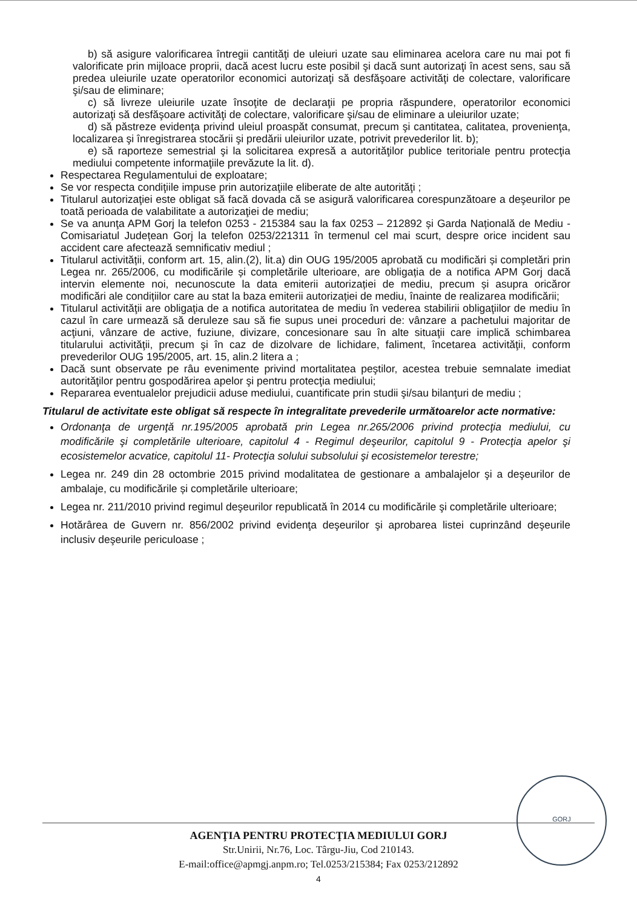b) să asigure valorificarea întregii cantităţi de uleiuri uzate sau eliminarea acelora care nu mai pot fi valorificate prin mijloace proprii, dacă acest lucru este posibil şi dacă sunt autorizaţi în acest sens, sau să predea uleiurile uzate operatorilor economici autorizaţi să desfăşoare activităţi de colectare, valorificare şi/sau de eliminare;
c) să livreze uleiurile uzate însoţite de declaraţii pe propria răspundere, operatorilor economici autorizaţi să desfăşoare activităţi de colectare, valorificare şi/sau de eliminare a uleiurilor uzate;
d) să păstreze evidenţa privind uleiul proaspăt consumat, precum şi cantitatea, calitatea, provenienţa, localizarea şi înregistrarea stocării şi predării uleiurilor uzate, potrivit prevederilor lit. b);
e) să raporteze semestrial şi la solicitarea expresă a autorităţilor publice teritoriale pentru protecţia mediului competente informaţiile prevăzute la lit. d).
Respectarea Regulamentului de exploatare;
Se vor respecta condiţiile impuse prin autorizaţiile eliberate de alte autorităţi ;
Titularul autorizaţiei este obligat să facă dovada că se asigură valorificarea corespunzătoare a deşeurilor pe toată perioada de valabilitate a autorizaţiei de mediu;
Se va anunţa APM Gorj la telefon 0253 - 215384 sau la fax 0253 – 212892 și Garda Națională de Mediu - Comisariatul Județean Gorj la telefon 0253/221311 în termenul cel mai scurt, despre orice incident sau accident care afectează semnificativ mediul ;
Titularul activității, conform art. 15, alin.(2), lit.a) din OUG 195/2005 aprobată cu modificări și completări prin Legea nr. 265/2006, cu modificările și completările ulterioare, are obligația de a notifica APM Gorj dacă intervin elemente noi, necunoscute la data emiterii autorizației de mediu, precum și asupra oricăror modificări ale condițiilor care au stat la baza emiterii autorizației de mediu, înainte de realizarea modificării;
Titularul activităţii are obligaţia de a notifica autoritatea de mediu în vederea stabilirii obligaţiilor de mediu în cazul în care urmează să deruleze sau să fie supus unei proceduri de: vânzare a pachetului majoritar de acţiuni, vânzare de active, fuziune, divizare, concesionare sau în alte situaţii care implică schimbarea titularului activităţii, precum şi în caz de dizolvare de lichidare, faliment, încetarea activităţii, conform prevederilor OUG 195/2005, art. 15, alin.2 litera a ;
Dacă sunt observate pe râu evenimente privind mortalitatea peştilor, acestea trebuie semnalate imediat autorităţilor pentru gospodărirea apelor şi pentru protecţia mediului;
Repararea eventualelor prejudicii aduse mediului, cuantificate prin studii şi/sau bilanţuri de mediu ;
Titularul de activitate este obligat să respecte în integralitate prevederile următoarelor acte normative:
Ordonanţa de urgenţă nr.195/2005 aprobată prin Legea nr.265/2006 privind protecţia mediului, cu modificările şi completările ulterioare, capitolul 4 - Regimul deşeurilor, capitolul 9 - Protecţia apelor şi ecosistemelor acvatice, capitolul 11- Protecţia solului subsolului şi ecosistemelor terestre;
Legea nr. 249 din 28 octombrie 2015 privind modalitatea de gestionare a ambalajelor şi a deşeurilor de ambalaje, cu modificările și completările ulterioare;
Legea nr. 211/2010 privind regimul deşeurilor republicată în 2014 cu modificările şi completările ulterioare;
Hotărârea de Guvern nr. 856/2002 privind evidenţa deşeurilor şi aprobarea listei cuprinzând deşeurile inclusiv deşeurile periculoase ;
GORJ
AGENŢIA PENTRU PROTECŢIA MEDIULUI GORJ
Str.Unirii, Nr.76, Loc. Târgu-Jiu, Cod 210143.
E-mail:office@apmgj.anpm.ro; Tel.0253/215384; Fax 0253/212892
4